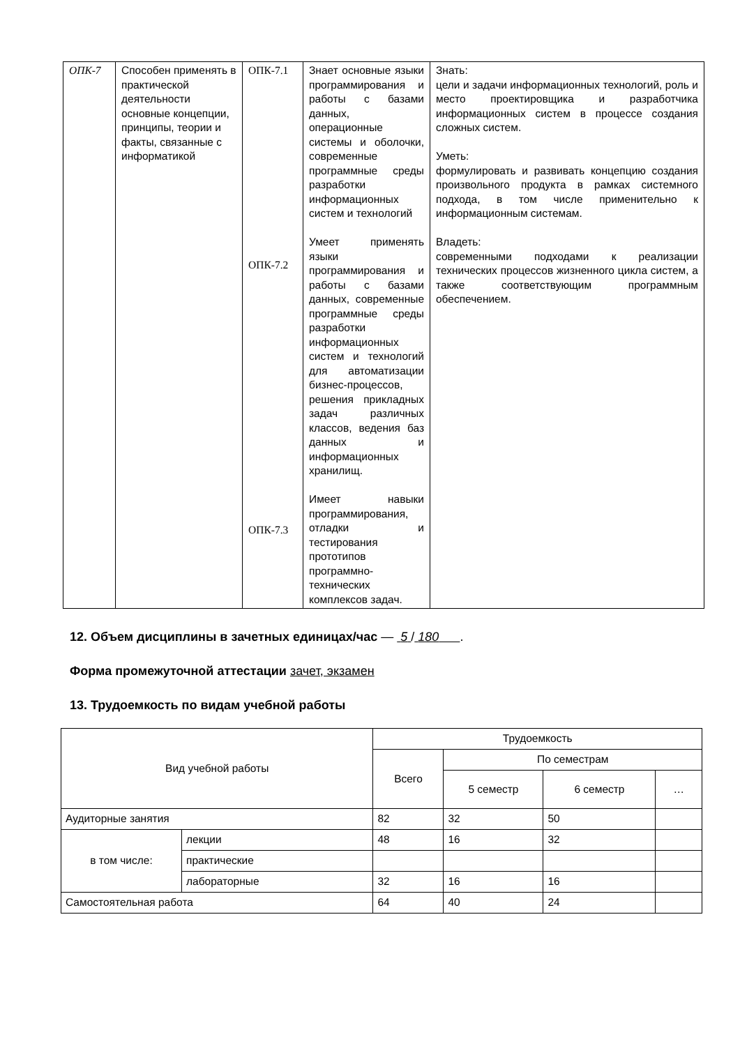| ОПК-7 | Способен применять в практической деятельности основные концепции, принципы, теории и факты, связанные с информатикой | ОПК-7.1 ОПК-7.2 ОПК-7.3 | Знает основные языки программирования и работы с базами данных, операционные системы и оболочки, современные программные среды разработки информационных систем и технологий Умеет применять языки программирования и работы с базами данных, современные программные среды разработки информационных систем и технологий для автоматизации бизнес-процессов, решения прикладных задач различных классов, ведения баз данных и информационных хранилищ. Имеет навыки программирования, отладки и тестирования прототипов программно-технических комплексов задач. | Знать: цели и задачи информационных технологий, роль и место проектировщика и разработчика информационных систем в процессе создания сложных систем. Уметь: формулировать и развивать концепцию создания произвольного продукта в рамках системного подхода, в том числе применительно к информационным системам. Владеть: современными подходами к реализации технических процессов жизненного цикла систем, а также соответствующим программным обеспечением. |
12. Объем дисциплины в зачетных единицах/час — 5 / 180 .
Форма промежуточной аттестации зачет, экзамен
13. Трудоемкость по видам учебной работы
| Вид учебной работы | | Трудоемкость | | | |
| | | Всего | По семестрам | | |
| | | | 5 семестр | 6 семестр | … |
| Аудиторные занятия | | 82 | 32 | 50 | |
| в том числе: | лекции | 48 | 16 | 32 | |
| | практические | | | | |
| | лабораторные | 32 | 16 | 16 | |
| Самостоятельная работа | | 64 | 40 | 24 | |